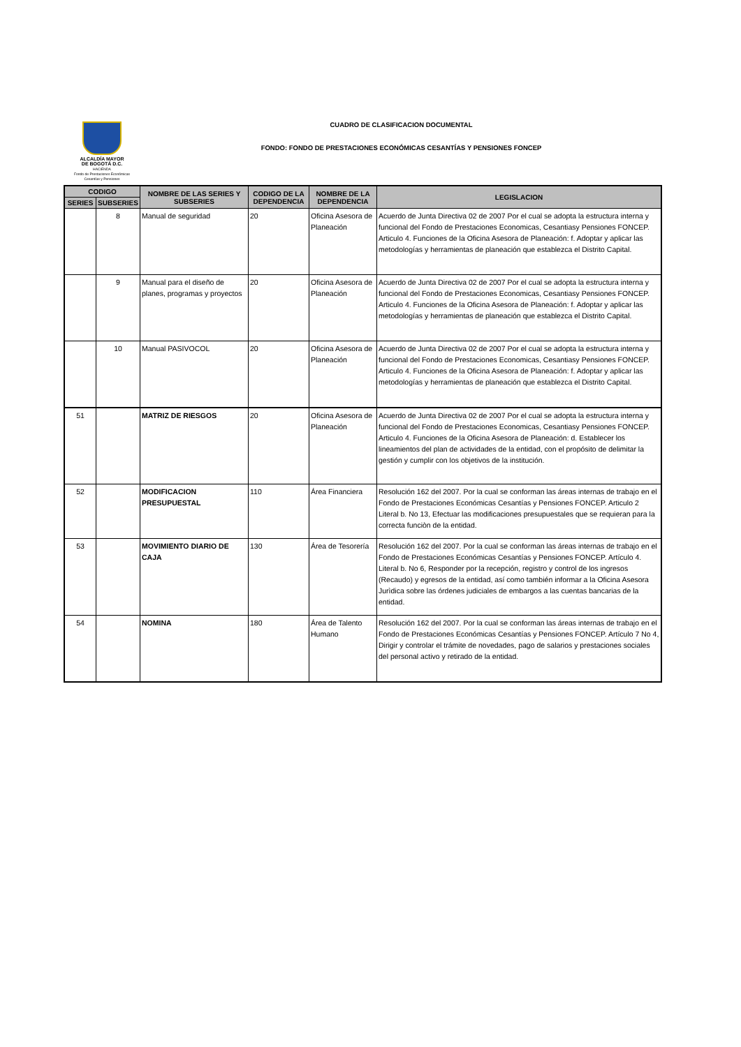ALCALDÍA MAYOR
DE BOGOTÁ D.C.
HACIENDA
Fondo de Prestaciones Económicas
Cesantías y Pensiones
CUADRO DE CLASIFICACION DOCUMENTAL
FONDO: FONDO DE PRESTACIONES ECONÓMICAS CESANTÍAS Y PENSIONES FONCEP
| CODIGO | | NOMBRE DE LAS SERIES Y SUBSERIES | CODIGO DE LA DEPENDENCIA | NOMBRE DE LA DEPENDENCIA | LEGISLACION |
| --- | --- | --- | --- | --- | --- |
| SERIES | SUBSERIES | | | | |
| | 8 | Manual de seguridad | 20 | Oficina Asesora de Planeación | Acuerdo de Junta Directiva 02 de 2007 Por el cual se adopta la estructura interna y funcional del Fondo de Prestaciones Economicas, Cesantiasy Pensiones FONCEP. Articulo 4. Funciones de la Oficina Asesora de Planeación: f. Adoptar y aplicar las metodologías y herramientas de planeación que establezca el Distrito Capital. |
| | 9 | Manual para el diseño de planes, programas y proyectos | 20 | Oficina Asesora de Planeación | Acuerdo de Junta Directiva 02 de 2007 Por el cual se adopta la estructura interna y funcional del Fondo de Prestaciones Economicas, Cesantiasy Pensiones FONCEP. Articulo 4. Funciones de la Oficina Asesora de Planeación: f. Adoptar y aplicar las metodologías y herramientas de planeación que establezca el Distrito Capital. |
| | 10 | Manual PASIVOCOL | 20 | Oficina Asesora de Planeación | Acuerdo de Junta Directiva 02 de 2007 Por el cual se adopta la estructura interna y funcional del Fondo de Prestaciones Economicas, Cesantiasy Pensiones FONCEP. Articulo 4. Funciones de la Oficina Asesora de Planeación: f. Adoptar y aplicar las metodologías y herramientas de planeación que establezca el Distrito Capital. |
| 51 | | MATRIZ DE RIESGOS | 20 | Oficina Asesora de Planeación | Acuerdo de Junta Directiva 02 de 2007 Por el cual se adopta la estructura interna y funcional del Fondo de Prestaciones Economicas, Cesantiasy Pensiones FONCEP. Articulo 4. Funciones de la Oficina Asesora de Planeación: d. Establecer los lineamientos del plan de actividades de la entidad, con el propósito de delimitar la gestión y cumplir con los objetivos de la institución. |
| 52 | | MODIFICACION PRESUPUESTAL | 110 | Área Financiera | Resolución 162 del 2007. Por la cual se conforman las áreas internas de trabajo en el Fondo de Prestaciones Económicas Cesantías y Pensiones FONCEP. Articulo 2 Literal b. No 13, Efectuar las modificaciones presupuestales que se requieran para la correcta funciòn de la entidad. |
| 53 | | MOVIMIENTO DIARIO DE CAJA | 130 | Área de Tesorería | Resolución 162 del 2007. Por la cual se conforman las áreas internas de trabajo en el Fondo de Prestaciones Económicas Cesantías y Pensiones FONCEP. Artículo 4. Literal b. No 6, Responder por la recepción, registro y control de los ingresos (Recaudo) y egresos de la entidad, así como también informar a la Oficina Asesora Jurìdica sobre las órdenes judiciales de embargos a las cuentas bancarias de la entidad. |
| 54 | | NOMINA | 180 | Área de Talento Humano | Resolución 162 del 2007. Por la cual se conforman las áreas internas de trabajo en el Fondo de Prestaciones Económicas Cesantías y Pensiones FONCEP. Artículo 7 No 4, Dirigir y controlar el trámite de novedades, pago de salarios y prestaciones sociales del personal activo y retirado de la entidad. |